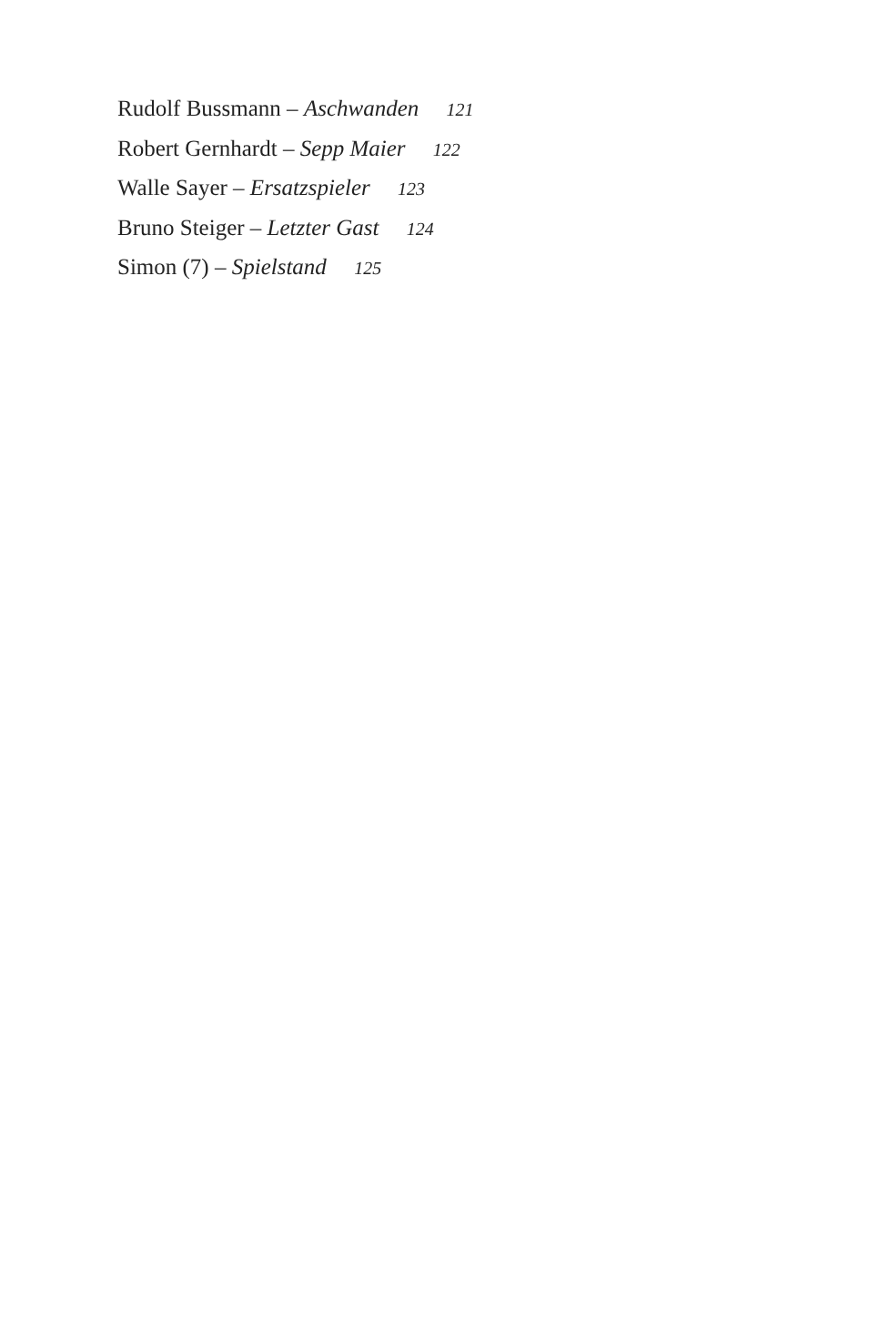Rudolf Bussmann – Aschwanden 121
Robert Gernhardt – Sepp Maier 122
Walle Sayer – Ersatzspieler 123
Bruno Steiger – Letzter Gast 124
Simon (7) – Spielstand 125